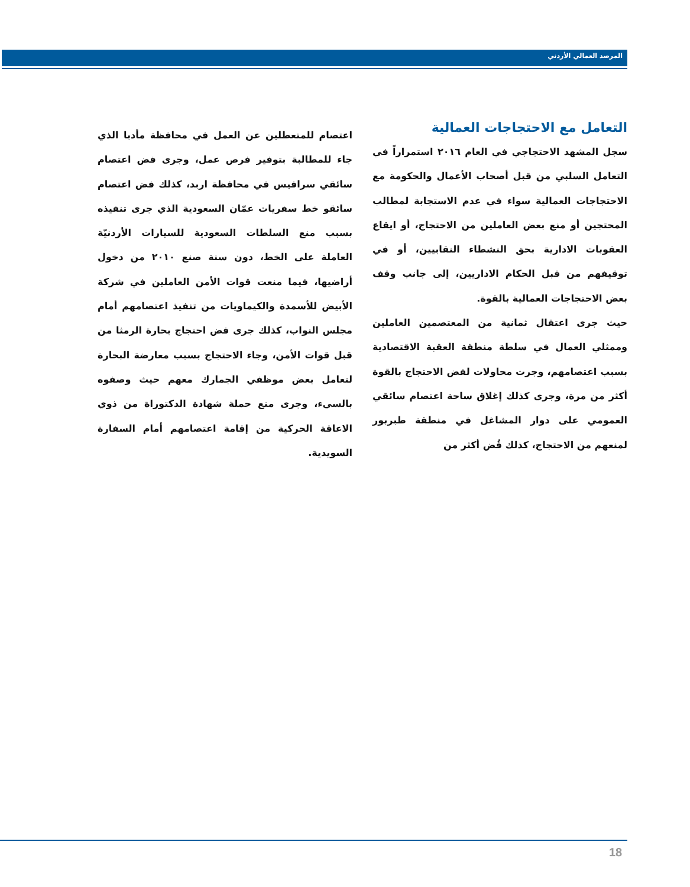المرصد العمالي الأردني
التعامل مع الاحتجاجات العمالية
سجل المشهد الاحتجاجي في العام ٢٠١٦ استمراراً في التعامل السلبي من قبل أصحاب الأعمال والحكومة مع الاحتجاجات العمالية سواء في عدم الاستجابة لمطالب المحتجين أو منع بعض العاملين من الاحتجاج، أو ايقاع العقوبات الادارية بحق النشطاء النقابيين، أو في توقيفهم من قبل الحكام الاداريين، إلى جانب وقف بعض الاحتجاجات العمالية بالقوة.
حيث جرى اعتقال ثمانية من المعتصمين العاملين وممثلي العمال في سلطة منطقة العقبة الاقتصادية بسبب اعتصامهم، وجرت محاولات لفض الاحتجاج بالقوة أكثر من مرة، وجرى كذلك إغلاق ساحة اعتصام سائقي العمومي على دوار المشاغل في منطقة طبربور لمنعهم من الاحتجاج، كذلك فُض أكثر من
اعتصام للمتعطلين عن العمل في محافظة مأدبا الذي جاء للمطالبة بتوفير فرص عمل، وجرى فض اعتصام سائقي سرافيس في محافظة اربد، كذلك فض اعتصام سائقو خط سفريات عمّان السعودية الذي جرى تنفيذه بسبب منع السلطات السعودية للسيارات الأردنيّة العاملة على الخط، دون سنة صنع ٢٠١٠ من دخول أراضيها، فيما منعت قوات الأمن العاملين في شركة الأبيض للأسمدة والكيماويات من تنفيذ اعتصامهم أمام مجلس النواب، كذلك جرى فض احتجاج بحارة الرمثا من قبل قوات الأمن، وجاء الاحتجاج بسبب معارضة البحارة لتعامل بعض موظفي الجمارك معهم حيث وصفوه بالسيء، وجرى منع حملة شهادة الدكتوراة من ذوي الاعاقة الحركية من إقامة اعتصامهم أمام السفارة السويدية.
18